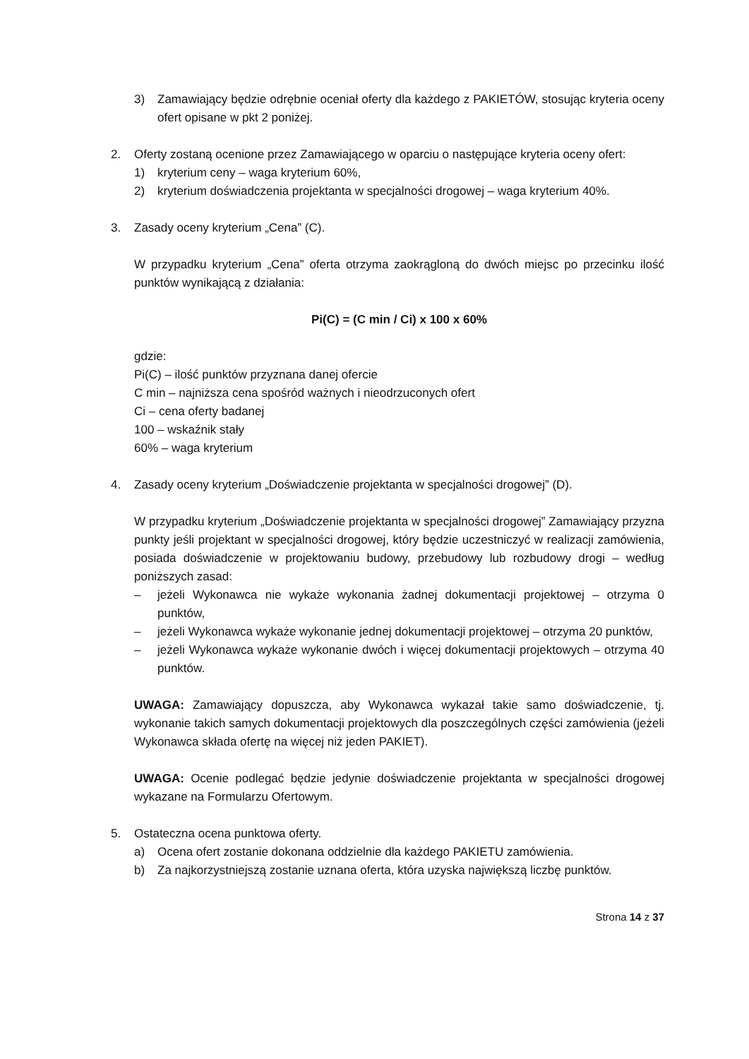3) Zamawiający będzie odrębnie oceniał oferty dla każdego z PAKIETÓW, stosując kryteria oceny ofert opisane w pkt 2 poniżej.
2. Oferty zostaną ocenione przez Zamawiającego w oparciu o następujące kryteria oceny ofert:
1) kryterium ceny – waga kryterium 60%,
2) kryterium doświadczenia projektanta w specjalności drogowej – waga kryterium 40%.
3. Zasady oceny kryterium „Cena” (C).
W przypadku kryterium „Cena” oferta otrzyma zaokrągloną do dwóch miejsc po przecinku ilość punktów wynikającą z działania:
Pi(C) = (C min / Ci) x 100 x 60%
gdzie:
Pi(C) – ilość punktów przyznana danej ofercie
C min – najniższa cena spośród ważnych i nieodrzuconych ofert
Ci – cena oferty badanej
100 – wskaźnik stały
60% – waga kryterium
4. Zasady oceny kryterium „Doświadczenie projektanta w specjalności drogowej” (D).
W przypadku kryterium „Doświadczenie projektanta w specjalności drogowej” Zamawiający przyzna punkty jeśli projektant w specjalności drogowej, który będzie uczestniczyć w realizacji zamówienia, posiada doświadczenie w projektowaniu budowy, przebudowy lub rozbudowy drogi – według poniższych zasad:
– jeżeli Wykonawca nie wykaże wykonania żadnej dokumentacji projektowej – otrzyma 0 punktów,
– jeżeli Wykonawca wykaże wykonanie jednej dokumentacji projektowej – otrzyma 20 punktów,
– jeżeli Wykonawca wykaże wykonanie dwóch i więcej dokumentacji projektowych – otrzyma 40 punktów.
UWAGA: Zamawiający dopuszcza, aby Wykonawca wykazał takie samo doświadczenie, tj. wykonanie takich samych dokumentacji projektowych dla poszczególnych części zamówienia (jeżeli Wykonawca składa ofertę na więcej niż jeden PAKIET).
UWAGA: Ocenie podlegać będzie jedynie doświadczenie projektanta w specjalności drogowej wykazane na Formularzu Ofertowym.
5. Ostateczna ocena punktowa oferty.
a) Ocena ofert zostanie dokonana oddzielnie dla każdego PAKIETU zamówienia.
b) Za najkorzystniejszą zostanie uznana oferta, która uzyska największą liczbę punktów.
Strona 14 z 37